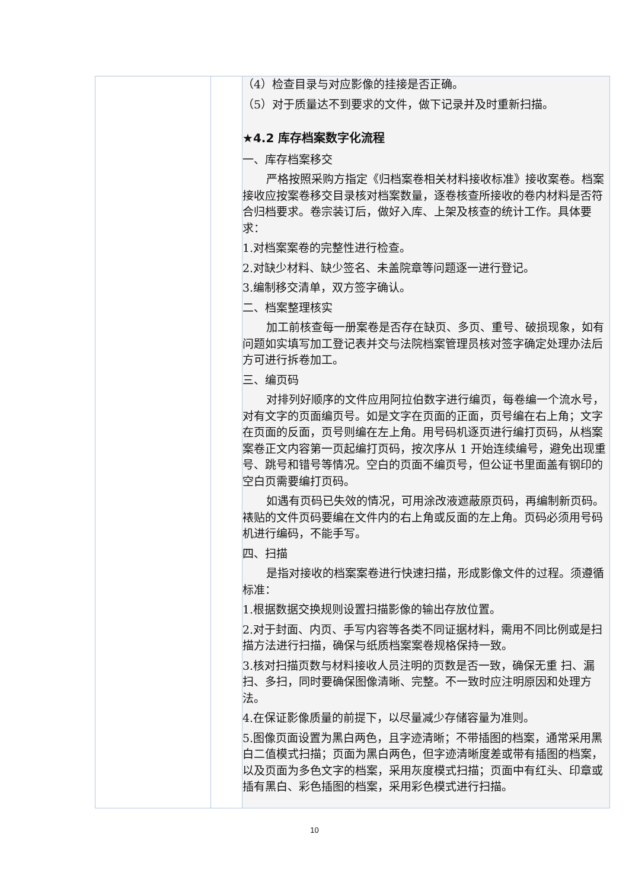| | | （4）检查目录与对应影像的挂接是否正确。 （5）对于质量达不到要求的文件，做下记录并及时重新扫描。 ★4.2 库存档案数字化流程 一、库存档案移交 严格按照采购方指定《归档案卷相关材料接收标准》接收案卷。档案接收应按案卷移交目录核对档案数量，逐卷核查所接收的卷内材料是否符合归档要求。卷宗装订后，做好入库、上架及核查的统计工作。具体要求： 1.对档案案卷的完整性进行检查。 2.对缺少材料、缺少签名、未盖院章等问题逐一进行登记。 3.编制移交清单，双方签字确认。 二、档案整理核实 加工前核查每一册案卷是否存在缺页、多页、重号、破损现象，如有问题如实填写加工登记表并交与法院档案管理员核对签字确定处理办法后方可进行拆卷加工。 三、编页码 对排列好顺序的文件应用阿拉伯数字进行编页，每卷编一个流水号，对有文字的页面编页号。如是文字在页面的正面，页号编在右上角；文字在页面的反面，页号则编在左上角。用号码机逐页进行编打页码，从档案案卷正文内容第一页起编打页码，按次序从 1 开始连续编号，避免出现重号、跳号和错号等情况。空白的页面不编页号，但公证书里面盖有钢印的空白页需要编打页码。 如遇有页码已失效的情况，可用涂改液遮蔽原页码，再编制新页码。裱贴的文件页码要编在文件内的右上角或反面的左上角。页码必须用号码机进行编码，不能手写。 四、扫描 是指对接收的档案案卷进行快速扫描，形成影像文件的过程。须遵循标准： 1.根据数据交换规则设置扫描影像的输出存放位置。 2.对于封面、内页、手写内容等各类不同证据材料，需用不同比例或是扫描方法进行扫描，确保与纸质档案案卷规格保持一致。 3.核对扫描页数与材料接收人员注明的页数是否一致，确保无重 扫、漏扫、多扫，同时要确保图像清晰、完整。不一致时应注明原因和处理方法。 4.在保证影像质量的前提下，以尽量减少存储容量为准则。 5.图像页面设置为黑白两色，且字迹清晰；不带插图的档案，通常采用黑白二值模式扫描；页面为黑白两色，但字迹清晰度差或带有插图的档案，以及页面为多色文字的档案，采用灰度模式扫描；页面中有红头、印章或插有黑白、彩色插图的档案，采用彩色模式进行扫描。 |
10